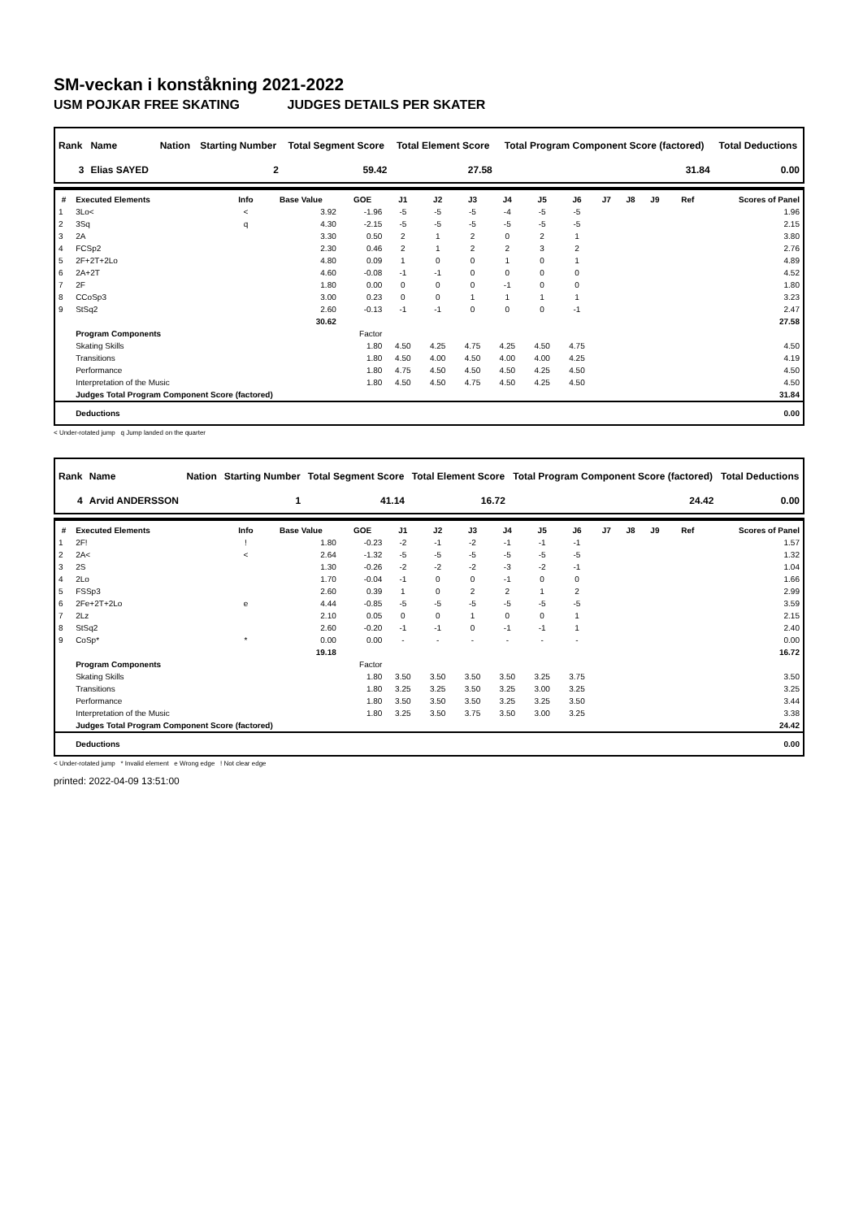SM-veckan i konståkning 2021-2022
USM POJKAR FREE SKATING JUDGES DETAILS PER SKATER
| Rank | Name | Nation | Starting Number | Total Segment Score | Total Element Score | Total Program Component Score (factored) | Total Deductions |
| --- | --- | --- | --- | --- | --- | --- | --- |
| 3 | Elias SAYED | | 2 | 59.42 | 27.58 | 31.84 | 0.00 |
| # | Executed Elements | Info | Base Value | GOE | J1 | J2 | J3 | J4 | J5 | J6 | J7 | J8 | J9 | Ref | Scores of Panel |
| --- | --- | --- | --- | --- | --- | --- | --- | --- | --- | --- | --- | --- | --- | --- | --- |
| 1 | 3Lo< | < | 3.92 | -1.96 | -5 | -5 | -5 | -4 | -5 | -5 | | | | | 1.96 |
| 2 | 3Sq | q | 4.30 | -2.15 | -5 | -5 | -5 | -5 | -5 | -5 | | | | | 2.15 |
| 3 | 2A | | 3.30 | 0.50 | 2 | 1 | 2 | 0 | 2 | 1 | | | | | 3.80 |
| 4 | FCSp2 | | 2.30 | 0.46 | 2 | 1 | 2 | 2 | 3 | 2 | | | | | 2.76 |
| 5 | 2F+2T+2Lo | | 4.80 | 0.09 | 1 | 0 | 0 | 1 | 0 | 1 | | | | | 4.89 |
| 6 | 2A+2T | | 4.60 | -0.08 | -1 | -1 | 0 | 0 | 0 | 0 | | | | | 4.52 |
| 7 | 2F | | 1.80 | 0.00 | 0 | 0 | 0 | -1 | 0 | 0 | | | | | 1.80 |
| 8 | CCoSp3 | | 3.00 | 0.23 | 0 | 0 | 1 | 1 | 1 | 1 | | | | | 3.23 |
| 9 | StSq2 | | 2.60 | -0.13 | -1 | -1 | 0 | 0 | 0 | -1 | | | | | 2.47 |
| | | | 30.62 | | | | | | | | | | | | 27.58 |
| | Program Components | | | Factor | | | | | | | | | | | |
| | Skating Skills | | | 1.80 | 4.50 | 4.25 | 4.75 | 4.25 | 4.50 | 4.75 | | | | | 4.50 |
| | Transitions | | | 1.80 | 4.50 | 4.00 | 4.50 | 4.00 | 4.00 | 4.25 | | | | | 4.19 |
| | Performance | | | 1.80 | 4.75 | 4.50 | 4.50 | 4.50 | 4.25 | 4.50 | | | | | 4.50 |
| | Interpretation of the Music | | | 1.80 | 4.50 | 4.50 | 4.75 | 4.50 | 4.25 | 4.50 | | | | | 4.50 |
| | Judges Total Program Component Score (factored) | | | | | | | | | | | | | | 31.84 |
| | Deductions | | | | | | | | | | | | | | 0.00 |
< Under-rotated jump q Jump landed on the quarter
| Rank | Name | Nation | Starting Number | Total Segment Score | Total Element Score | Total Program Component Score (factored) | Total Deductions |
| --- | --- | --- | --- | --- | --- | --- | --- |
| 4 | Arvid ANDERSSON | | 1 | 41.14 | 16.72 | 24.42 | 0.00 |
| # | Executed Elements | Info | Base Value | GOE | J1 | J2 | J3 | J4 | J5 | J6 | J7 | J8 | J9 | Ref | Scores of Panel |
| --- | --- | --- | --- | --- | --- | --- | --- | --- | --- | --- | --- | --- | --- | --- | --- |
| 1 | 2F! | ! | 1.80 | -0.23 | -2 | -1 | -2 | -1 | -1 | -1 | | | | | 1.57 |
| 2 | 2A< | < | 2.64 | -1.32 | -5 | -5 | -5 | -5 | -5 | -5 | | | | | 1.32 |
| 3 | 2S | | 1.30 | -0.26 | -2 | -2 | -2 | -3 | -2 | -1 | | | | | 1.04 |
| 4 | 2Lo | | 1.70 | -0.04 | -1 | 0 | 0 | -1 | 0 | 0 | | | | | 1.66 |
| 5 | FSSp3 | | 2.60 | 0.39 | 1 | 0 | 2 | 2 | 1 | 2 | | | | | 2.99 |
| 6 | 2Fe+2T+2Lo | e | 4.44 | -0.85 | -5 | -5 | -5 | -5 | -5 | -5 | | | | | 3.59 |
| 7 | 2Lz | | 2.10 | 0.05 | 0 | 0 | 1 | 0 | 0 | 1 | | | | | 2.15 |
| 8 | StSq2 | | 2.60 | -0.20 | -1 | -1 | 0 | -1 | -1 | 1 | | | | | 2.40 |
| 9 | CoSp* | * | 0.00 | 0.00 | - | - | - | - | - | - | | | | | 0.00 |
| | | | 19.18 | | | | | | | | | | | | 16.72 |
| | Program Components | | | Factor | | | | | | | | | | | |
| | Skating Skills | | | 1.80 | 3.50 | 3.50 | 3.50 | 3.50 | 3.25 | 3.75 | | | | | 3.50 |
| | Transitions | | | 1.80 | 3.25 | 3.25 | 3.50 | 3.25 | 3.00 | 3.25 | | | | | 3.25 |
| | Performance | | | 1.80 | 3.50 | 3.50 | 3.50 | 3.25 | 3.25 | 3.50 | | | | | 3.44 |
| | Interpretation of the Music | | | 1.80 | 3.25 | 3.50 | 3.75 | 3.50 | 3.00 | 3.25 | | | | | 3.38 |
| | Judges Total Program Component Score (factored) | | | | | | | | | | | | | | 24.42 |
| | Deductions | | | | | | | | | | | | | | 0.00 |
< Under-rotated jump * Invalid element e Wrong edge ! Not clear edge
printed: 2022-04-09 13:51:00